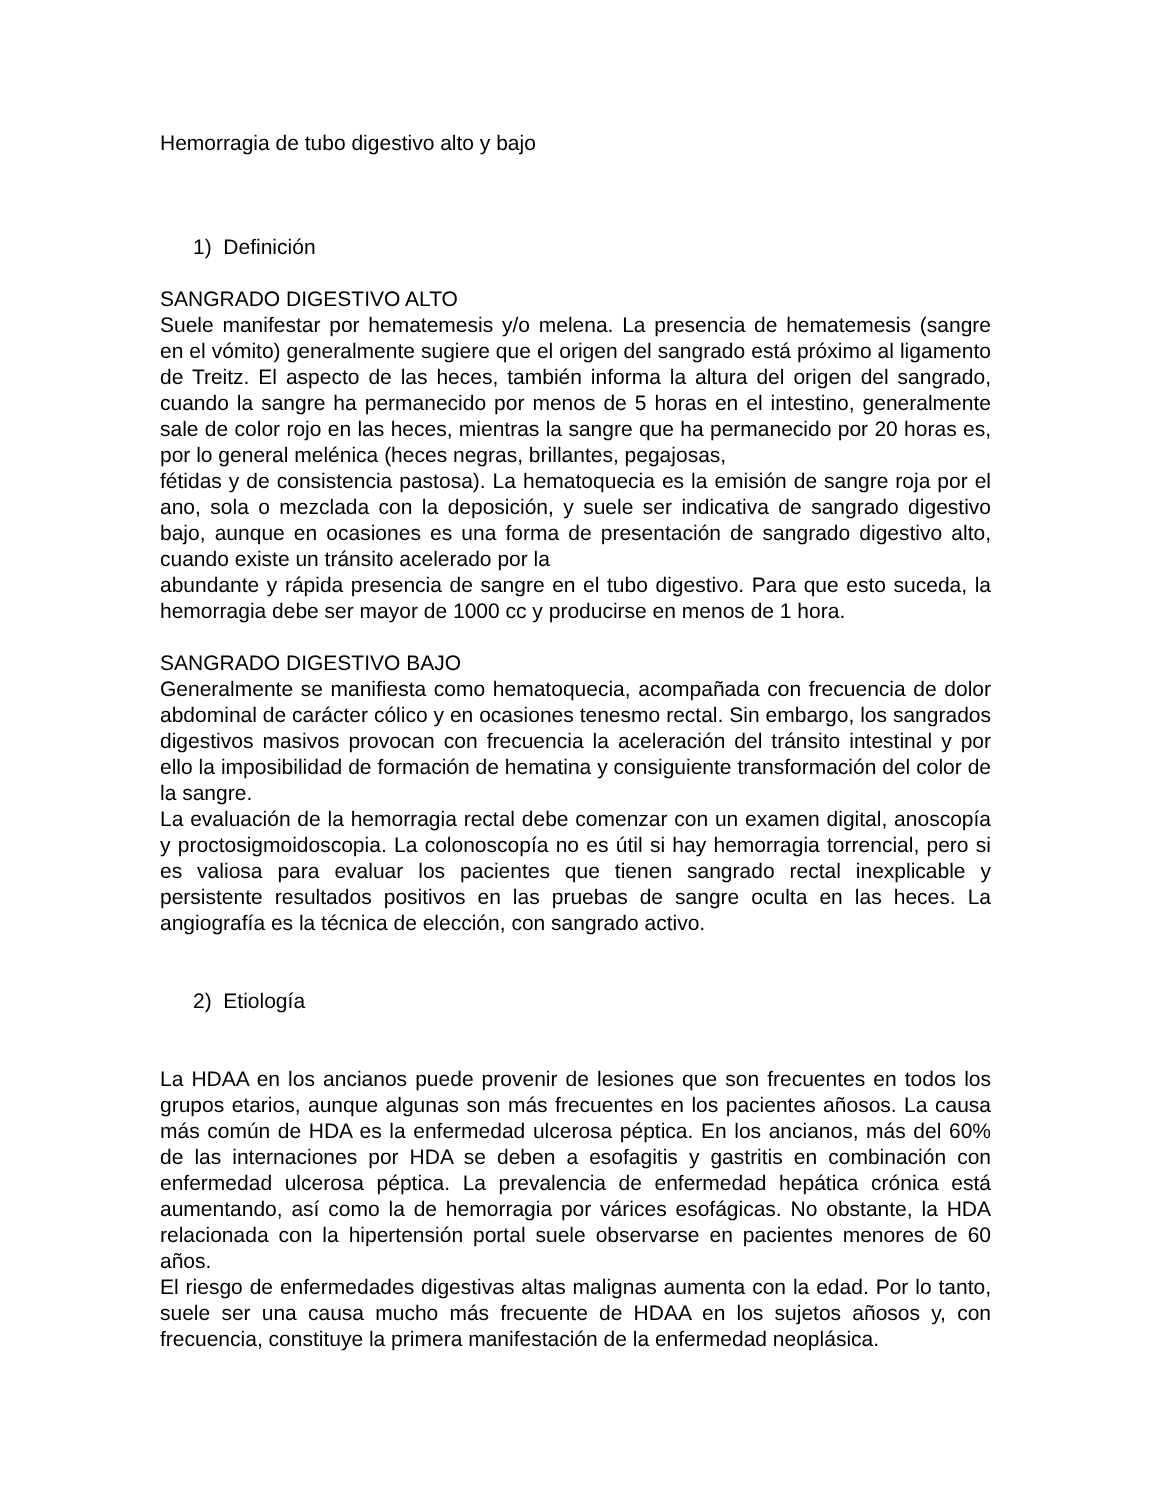Hemorragia de tubo digestivo alto y bajo
1) Definición
SANGRADO DIGESTIVO ALTO
Suele manifestar por hematemesis y/o melena. La presencia de hematemesis (sangre en el vómito) generalmente sugiere que el origen del sangrado está próximo al ligamento de Treitz. El aspecto de las heces, también informa la altura del origen del sangrado, cuando la sangre ha permanecido por menos de 5 horas en el intestino, generalmente sale de color rojo en las heces, mientras la sangre que ha permanecido por 20 horas es, por lo general melénica (heces negras, brillantes, pegajosas,
fétidas y de consistencia pastosa). La hematoquecia es la emisión de sangre roja por el ano, sola o mezclada con la deposición, y suele ser indicativa de sangrado digestivo bajo, aunque en ocasiones es una forma de presentación de sangrado digestivo alto, cuando existe un tránsito acelerado por la
abundante y rápida presencia de sangre en el tubo digestivo. Para que esto suceda, la hemorragia debe ser mayor de 1000 cc y producirse en menos de 1 hora.
SANGRADO DIGESTIVO BAJO
Generalmente se manifiesta como hematoquecia, acompañada con frecuencia de dolor abdominal de carácter cólico y en ocasiones tenesmo rectal. Sin embargo, los sangrados digestivos masivos provocan con frecuencia la aceleración del tránsito intestinal y por ello la imposibilidad de formación de hematina y consiguiente transformación del color de la sangre.
La evaluación de la hemorragia rectal debe comenzar con un examen digital, anoscopía y proctosigmoidoscopia. La colonoscopía no es útil si hay hemorragia torrencial, pero si es valiosa para evaluar los pacientes que tienen sangrado rectal inexplicable y persistente resultados positivos en las pruebas de sangre oculta en las heces. La angiografía es la técnica de elección, con sangrado activo.
2) Etiología
La HDAA en los ancianos puede provenir de lesiones que son frecuentes en todos los grupos etarios, aunque algunas son más frecuentes en los pacientes añosos. La causa más común de HDA es la enfermedad ulcerosa péptica. En los ancianos, más del 60% de las internaciones por HDA se deben a esofagitis y gastritis en combinación con enfermedad ulcerosa péptica. La prevalencia de enfermedad hepática crónica está aumentando, así como la de hemorragia por várices esofágicas. No obstante, la HDA relacionada con la hipertensión portal suele observarse en pacientes menores de 60 años.
El riesgo de enfermedades digestivas altas malignas aumenta con la edad. Por lo tanto, suele ser una causa mucho más frecuente de HDAA en los sujetos añosos y, con frecuencia, constituye la primera manifestación de la enfermedad neoplásica.